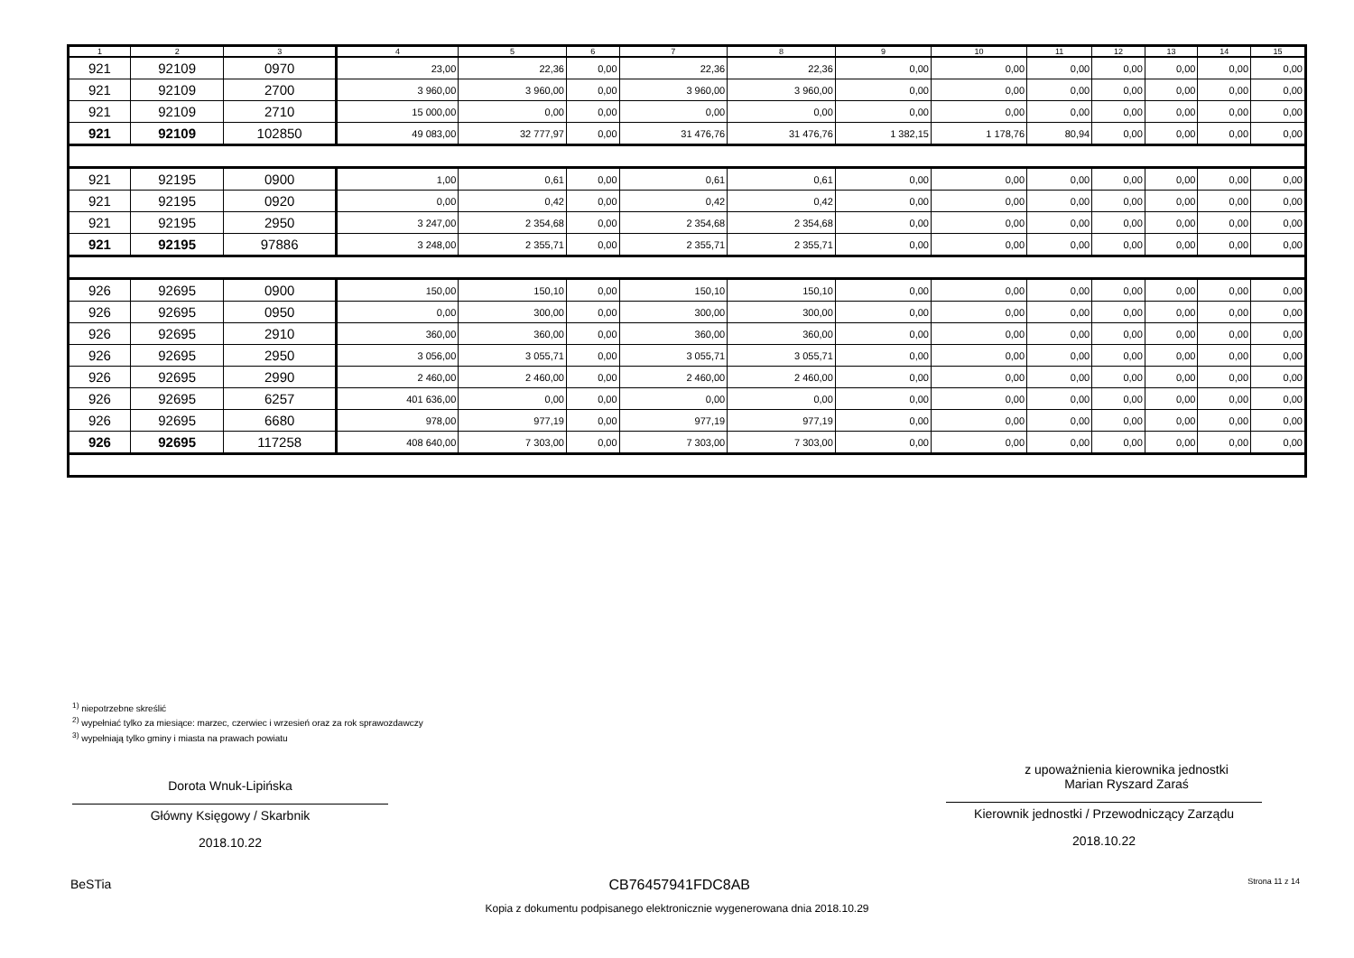| 1 | 2 | 3 | 4 | 5 | 6 | 7 | 8 | 9 | 10 | 11 | 12 | 13 | 14 | 15 |
| --- | --- | --- | --- | --- | --- | --- | --- | --- | --- | --- | --- | --- | --- | --- |
| 921 | 92109 | 0970 | 23,00 | 22,36 | 0,00 | 22,36 | 22,36 | 0,00 | 0,00 | 0,00 | 0,00 | 0,00 | 0,00 | 0,00 |
| 921 | 92109 | 2700 | 3 960,00 | 3 960,00 | 0,00 | 3 960,00 | 3 960,00 | 0,00 | 0,00 | 0,00 | 0,00 | 0,00 | 0,00 | 0,00 |
| 921 | 92109 | 2710 | 15 000,00 | 0,00 | 0,00 | 0,00 | 0,00 | 0,00 | 0,00 | 0,00 | 0,00 | 0,00 | 0,00 | 0,00 |
| 921 | 92109 | 102850 | 49 083,00 | 32 777,97 | 0,00 | 31 476,76 | 31 476,76 | 1 382,15 | 1 178,76 | 80,94 | 0,00 | 0,00 | 0,00 | 0,00 |
| 921 | 92195 | 0900 | 1,00 | 0,61 | 0,00 | 0,61 | 0,61 | 0,00 | 0,00 | 0,00 | 0,00 | 0,00 | 0,00 | 0,00 |
| 921 | 92195 | 0920 | 0,00 | 0,42 | 0,00 | 0,42 | 0,42 | 0,00 | 0,00 | 0,00 | 0,00 | 0,00 | 0,00 | 0,00 |
| 921 | 92195 | 2950 | 3 247,00 | 2 354,68 | 0,00 | 2 354,68 | 2 354,68 | 0,00 | 0,00 | 0,00 | 0,00 | 0,00 | 0,00 | 0,00 |
| 921 | 92195 | 97886 | 3 248,00 | 2 355,71 | 0,00 | 2 355,71 | 2 355,71 | 0,00 | 0,00 | 0,00 | 0,00 | 0,00 | 0,00 | 0,00 |
| 926 | 92695 | 0900 | 150,00 | 150,10 | 0,00 | 150,10 | 150,10 | 0,00 | 0,00 | 0,00 | 0,00 | 0,00 | 0,00 | 0,00 |
| 926 | 92695 | 0950 | 0,00 | 300,00 | 0,00 | 300,00 | 300,00 | 0,00 | 0,00 | 0,00 | 0,00 | 0,00 | 0,00 | 0,00 |
| 926 | 92695 | 2910 | 360,00 | 360,00 | 0,00 | 360,00 | 360,00 | 0,00 | 0,00 | 0,00 | 0,00 | 0,00 | 0,00 | 0,00 |
| 926 | 92695 | 2950 | 3 056,00 | 3 055,71 | 0,00 | 3 055,71 | 3 055,71 | 0,00 | 0,00 | 0,00 | 0,00 | 0,00 | 0,00 | 0,00 |
| 926 | 92695 | 2990 | 2 460,00 | 2 460,00 | 0,00 | 2 460,00 | 2 460,00 | 0,00 | 0,00 | 0,00 | 0,00 | 0,00 | 0,00 | 0,00 |
| 926 | 92695 | 6257 | 401 636,00 | 0,00 | 0,00 | 0,00 | 0,00 | 0,00 | 0,00 | 0,00 | 0,00 | 0,00 | 0,00 | 0,00 |
| 926 | 92695 | 6680 | 978,00 | 977,19 | 0,00 | 977,19 | 977,19 | 0,00 | 0,00 | 0,00 | 0,00 | 0,00 | 0,00 | 0,00 |
| 926 | 92695 | 117258 | 408 640,00 | 7 303,00 | 0,00 | 7 303,00 | 7 303,00 | 0,00 | 0,00 | 0,00 | 0,00 | 0,00 | 0,00 | 0,00 |
<sup>1)</sup> niepotrzebne skreślić
<sup>2)</sup> wypełniać tylko za miesiące: marzec, czerwiec i wrzesień oraz za rok sprawozdawczy
<sup>3)</sup> wypełniają tylko gminy i miasta na prawach powiatu
Dorota Wnuk-Lipińska
Główny Księgowy / Skarbnik
2018.10.22
z upoważnienia kierownika jednostki
Marian Ryszard Zaraś
Kierownik jednostki / Przewodniczący Zarządu
2018.10.22
BeSTia CB76457941FDC8AB Strona 11 z 14
Kopia z dokumentu podpisanego elektronicznie wygenerowana dnia 2018.10.29